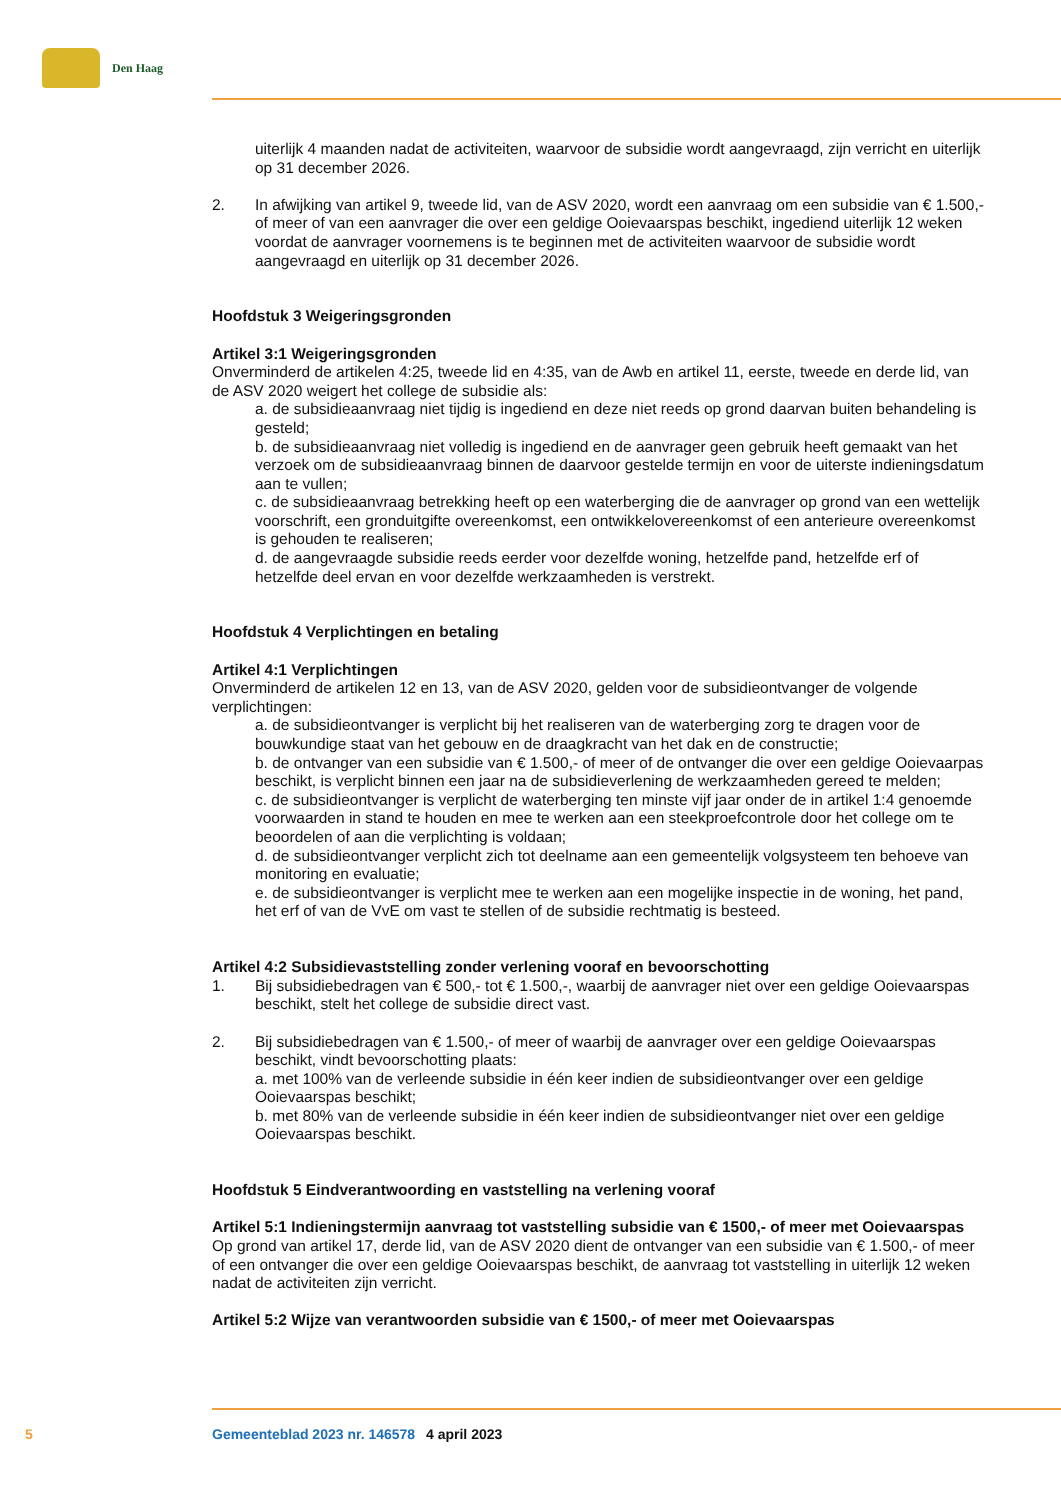Den Haag
uiterlijk 4 maanden nadat de activiteiten, waarvoor de subsidie wordt aangevraagd, zijn verricht en uiterlijk op 31 december 2026.
2. In afwijking van artikel 9, tweede lid, van de ASV 2020, wordt een aanvraag om een subsidie van € 1.500,- of meer of van een aanvrager die over een geldige Ooievaarspas beschikt, ingediend uiterlijk 12 weken voordat de aanvrager voornemens is te beginnen met de activiteiten waarvoor de subsidie wordt aangevraagd en uiterlijk op 31 december 2026.
Hoofdstuk 3 Weigeringsgronden
Artikel 3:1 Weigeringsgronden
Onverminderd de artikelen 4:25, tweede lid en 4:35, van de Awb en artikel 11, eerste, tweede en derde lid, van de ASV 2020 weigert het college de subsidie als:
a. de subsidieaanvraag niet tijdig is ingediend en deze niet reeds op grond daarvan buiten behandeling is gesteld;
b. de subsidieaanvraag niet volledig is ingediend en de aanvrager geen gebruik heeft gemaakt van het verzoek om de subsidieaanvraag binnen de daarvoor gestelde termijn en voor de uiterste indieningsdatum aan te vullen;
c. de subsidieaanvraag betrekking heeft op een waterberging die de aanvrager op grond van een wettelijk voorschrift, een gronduitgifte overeenkomst, een ontwikkelovereenkomst of een anterieure overeenkomst is gehouden te realiseren;
d. de aangevraagde subsidie reeds eerder voor dezelfde woning, hetzelfde pand, hetzelfde erf of hetzelfde deel ervan en voor dezelfde werkzaamheden is verstrekt.
Hoofdstuk 4 Verplichtingen en betaling
Artikel 4:1 Verplichtingen
Onverminderd de artikelen 12 en 13, van de ASV 2020, gelden voor de subsidieontvanger de volgende verplichtingen:
a. de subsidieontvanger is verplicht bij het realiseren van de waterberging zorg te dragen voor de bouwkundige staat van het gebouw en de draagkracht van het dak en de constructie;
b. de ontvanger van een subsidie van € 1.500,- of meer of de ontvanger die over een geldige Ooievaarpas beschikt, is verplicht binnen een jaar na de subsidieverlening de werkzaamheden gereed te melden;
c. de subsidieontvanger is verplicht de waterberging ten minste vijf jaar onder de in artikel 1:4 genoemde voorwaarden in stand te houden en mee te werken aan een steekproefcontrole door het college om te beoordelen of aan die verplichting is voldaan;
d. de subsidieontvanger verplicht zich tot deelname aan een gemeentelijk volgsysteem ten behoeve van monitoring en evaluatie;
e. de subsidieontvanger is verplicht mee te werken aan een mogelijke inspectie in de woning, het pand, het erf of van de VvE om vast te stellen of de subsidie rechtmatig is besteed.
Artikel 4:2 Subsidievaststelling zonder verlening vooraf en bevoorschotting
1. Bij subsidiebedragen van € 500,- tot € 1.500,-, waarbij de aanvrager niet over een geldige Ooievaarspas beschikt, stelt het college de subsidie direct vast.
2. Bij subsidiebedragen van € 1.500,- of meer of waarbij de aanvrager over een geldige Ooievaarspas beschikt, vindt bevoorschotting plaats:
a. met 100% van de verleende subsidie in één keer indien de subsidieontvanger over een geldige Ooievaarspas beschikt;
b. met 80% van de verleende subsidie in één keer indien de subsidieontvanger niet over een geldige Ooievaarspas beschikt.
Hoofdstuk 5 Eindverantwoording en vaststelling na verlening vooraf
Artikel 5:1 Indieningstermijn aanvraag tot vaststelling subsidie van € 1500,- of meer met Ooievaarspas
Op grond van artikel 17, derde lid, van de ASV 2020 dient de ontvanger van een subsidie van € 1.500,- of meer of een ontvanger die over een geldige Ooievaarspas beschikt, de aanvraag tot vaststelling in uiterlijk 12 weken nadat de activiteiten zijn verricht.
Artikel 5:2 Wijze van verantwoorden subsidie van € 1500,- of meer met Ooievaarspas
5 Gemeenteblad 2023 nr. 146578 4 april 2023